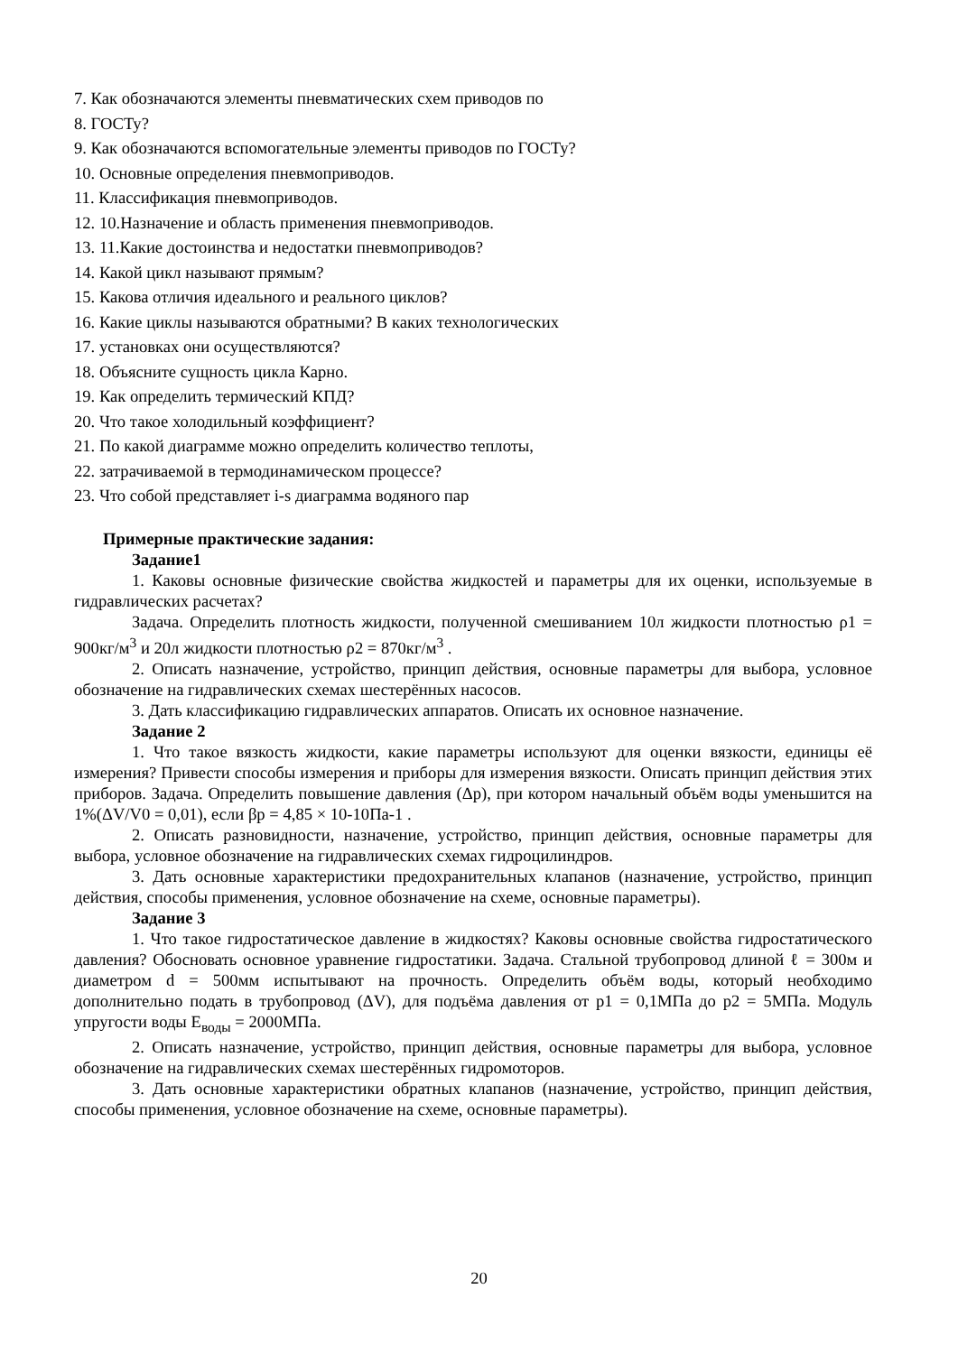7. Как обозначаются элементы пневматических схем приводов по
8. ГОСТу?
9. Как обозначаются вспомогательные элементы приводов по ГОСТу?
10. Основные определения пневмоприводов.
11. Классификация пневмоприводов.
12. 10.Назначение и область применения пневмоприводов.
13. 11.Какие достоинства и недостатки пневмоприводов?
14. Какой цикл называют прямым?
15. Какова отличия идеального и реального циклов?
16. Какие циклы называются обратными? В каких технологических
17. установках они осуществляются?
18. Объясните сущность цикла Карно.
19. Как определить термический КПД?
20. Что такое холодильный коэффициент?
21. По какой диаграмме можно определить количество теплоты,
22. затрачиваемой в термодинамическом процессе?
23. Что собой представляет i-s диаграмма водяного пар
Примерные практические задания:
Задание1
1. Каковы основные физические свойства жидкостей и параметры для их оценки, используемые в гидравлических расчетах?
Задача. Определить плотность жидкости, полученной смешиванием 10л жидкости плотностью ρ1 = 900кг/м<sup>3</sup> и 20л жидкости плотностью ρ2 = 870кг/м<sup>3</sup> .
2. Описать назначение, устройство, принцип действия, основные параметры для выбора, условное обозначение на гидравлических схемах шестерённых насосов.
3. Дать классификацию гидравлических аппаратов. Описать их основное назначение.
Задание 2
1. Что такое вязкость жидкости, какие параметры используют для оценки вязкости, единицы её измерения? Привести способы измерения и приборы для измерения вязкости. Описать принцип действия этих приборов. Задача. Определить повышение давления (Δp), при котором начальный объём воды уменьшится на 1%(ΔV/V0 = 0,01), если βp = 4,85 × 10-10Па-1 .
2. Описать разновидности, назначение, устройство, принцип действия, основные параметры для выбора, условное обозначение на гидравлических схемах гидроцилиндров.
3. Дать основные характеристики предохранительных клапанов (назначение, устройство, принцип действия, способы применения, условное обозначение на схеме, основные параметры).
Задание 3
1. Что такое гидростатическое давление в жидкостях? Каковы основные свойства гидростатического давления? Обосновать основное уравнение гидростатики. Задача. Стальной трубопровод длиной ℓ = 300м и диаметром d = 500мм испытывают на прочность. Определить объём воды, который необходимо дополнительно подать в трубопровод (ΔV), для подъёма давления от p1 = 0,1МПа до p2 = 5МПа. Модуль упругости воды E<sub>воды</sub> = 2000МПа.
2. Описать назначение, устройство, принцип действия, основные параметры для выбора, условное обозначение на гидравлических схемах шестерённых гидромоторов.
3. Дать основные характеристики обратных клапанов (назначение, устройство, принцип действия, способы применения, условное обозначение на схеме, основные параметры).
20